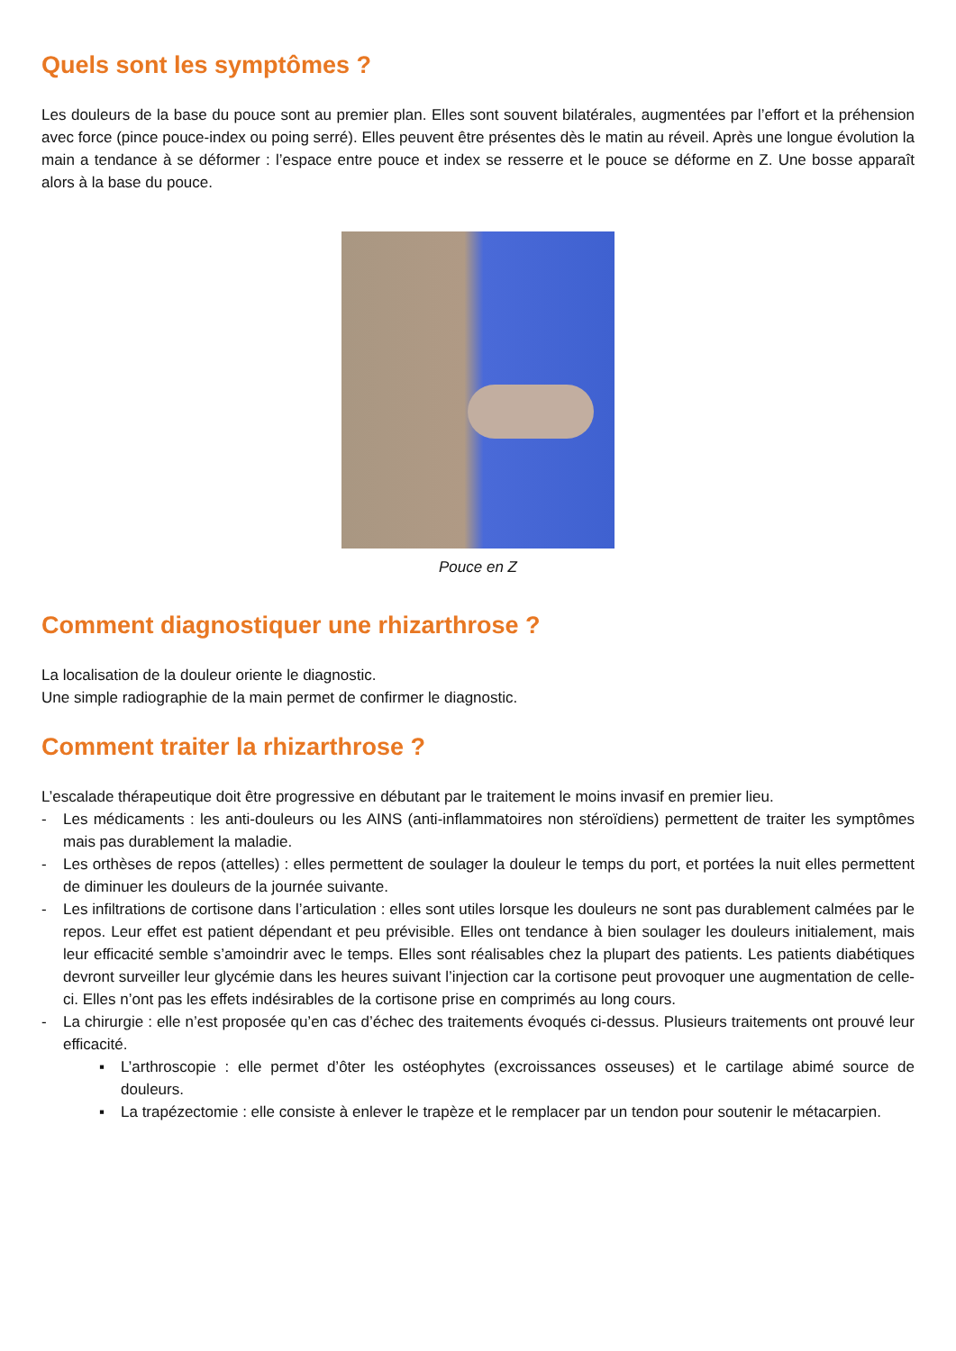Quels sont les symptômes ?
Les douleurs de la base du pouce sont au premier plan. Elles sont souvent bilatérales, augmentées par l’effort et la préhension avec force (pince pouce-index ou poing serré). Elles peuvent être présentes dès le matin au réveil. Après une longue évolution la main a tendance à se déformer : l’espace entre pouce et index se resserre et le pouce se déforme en Z. Une bosse apparaît alors à la base du pouce.
Pouce en Z
Comment diagnostiquer une rhizarthrose ?
La localisation de la douleur oriente le diagnostic.
Une simple radiographie de la main permet de confirmer le diagnostic.
Comment traiter la rhizarthrose ?
L’escalade thérapeutique doit être progressive en débutant par le traitement le moins invasif en premier lieu.
- Les médicaments : les anti-douleurs ou les AINS (anti-inflammatoires non stéroïdiens) permettent de traiter les symptômes mais pas durablement la maladie.
- Les orthèses de repos (attelles) : elles permettent de soulager la douleur le temps du port, et portées la nuit elles permettent de diminuer les douleurs de la journée suivante.
- Les infiltrations de cortisone dans l’articulation : elles sont utiles lorsque les douleurs ne sont pas durablement calmées par le repos. Leur effet est patient dépendant et peu prévisible. Elles ont tendance à bien soulager les douleurs initialement, mais leur efficacité semble s’amoindrir avec le temps. Elles sont réalisables chez la plupart des patients. Les patients diabétiques devront surveiller leur glycémie dans les heures suivant l’injection car la cortisone peut provoquer une augmentation de celle-ci. Elles n’ont pas les effets indésirables de la cortisone prise en comprimés au long cours.
- La chirurgie : elle n’est proposée qu’en cas d’échec des traitements évoqués ci-dessus. Plusieurs traitements ont prouvé leur efficacité.
▪ L’arthroscopie : elle permet d’ôter les ostéophytes (excroissances osseuses) et le cartilage abimé source de douleurs.
▪ La trapézectomie : elle consiste à enlever le trapèze et le remplacer par un tendon pour soutenir le métacarpien.